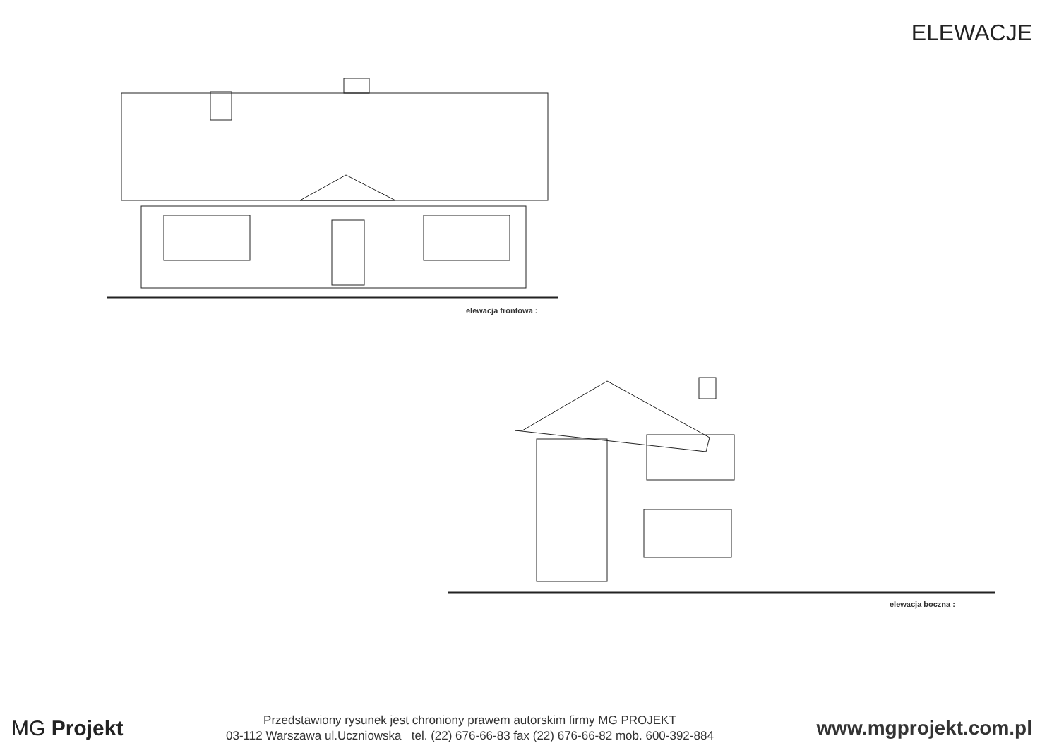ELEWACJE
elewacja frontowa :
elewacja boczna :
MG Projekt
Przedstawiony rysunek jest chroniony prawem autorskim firmy MG PROJEKT
03-112 Warszawa ul.Uczniowska tel. (22) 676-66-83 fax (22) 676-66-82 mob. 600-392-884
www.mgprojekt.com.pl